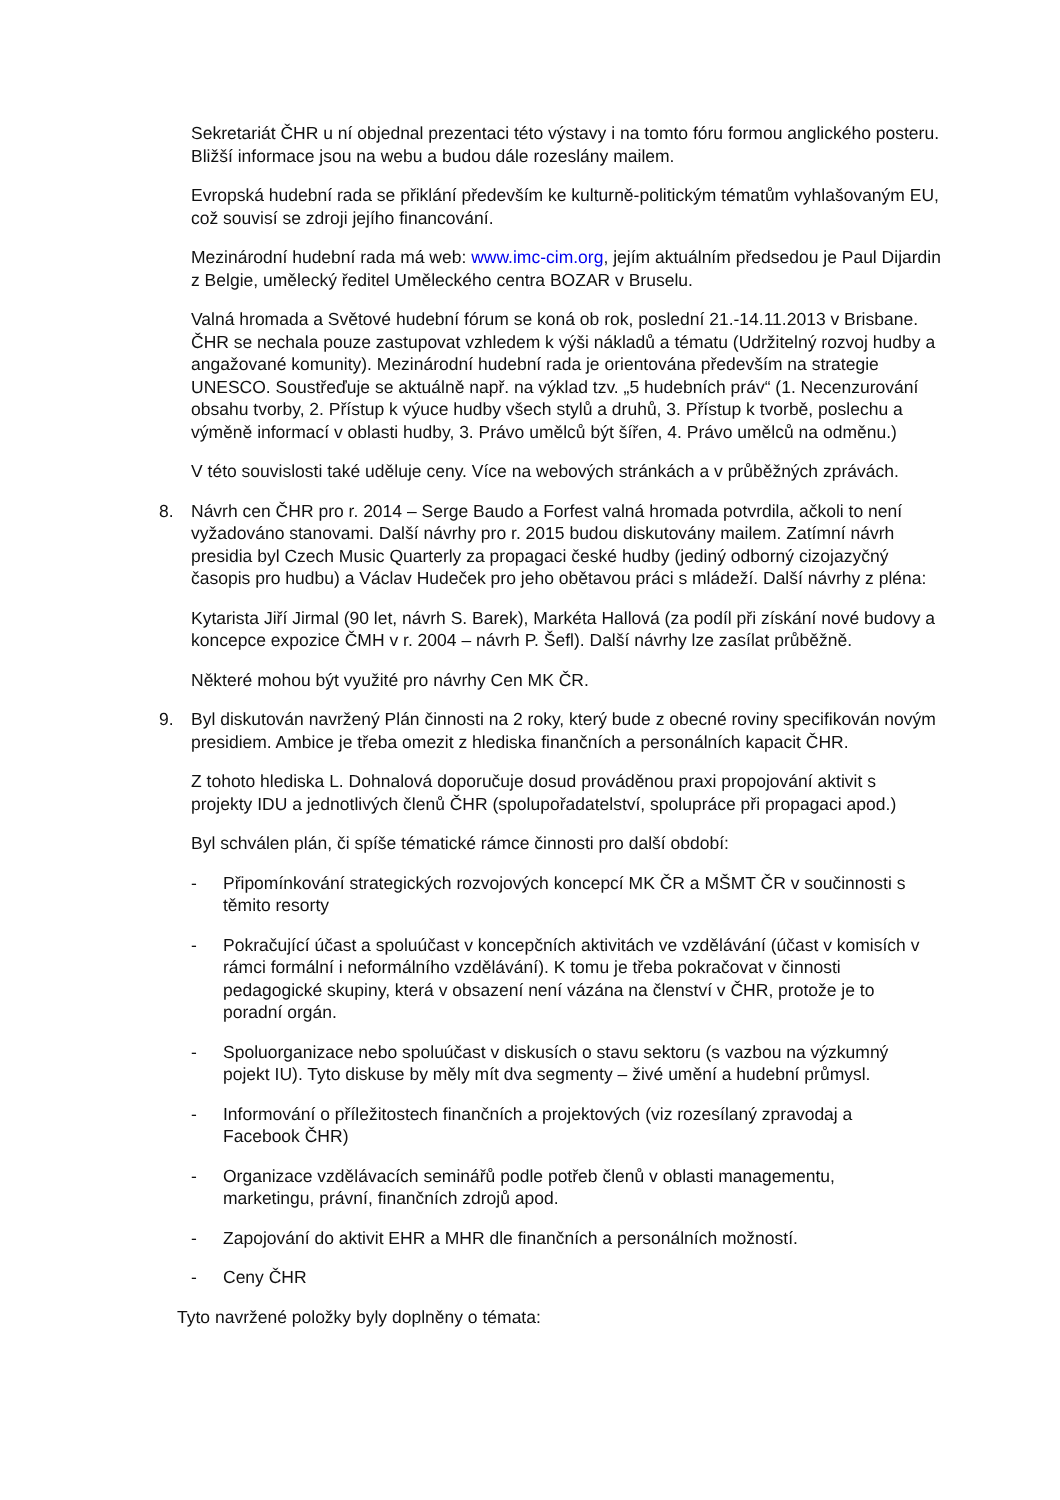Sekretariát ČHR u ní objednal prezentaci této výstavy i na tomto fóru formou anglického posteru. Bližší informace jsou na webu a budou dále rozeslány mailem.
Evropská hudební rada se přiklání především ke kulturně-politickým tématům vyhlašovaným EU, což souvisí se zdroji jejího financování.
Mezinárodní hudební rada má web: www.imc-cim.org, jejím aktuálním předsedou je Paul Dijardin z Belgie, umělecký ředitel Uměleckého centra BOZAR v Bruselu.
Valná hromada a Světové hudební fórum se koná ob rok, poslední 21.-14.11.2013 v Brisbane. ČHR se nechala pouze zastupovat vzhledem k výši nákladů a tématu (Udržitelný rozvoj hudby a angažované komunity). Mezinárodní hudební rada je orientována především na strategie UNESCO. Soustřeďuje se aktuálně např. na výklad tzv. „5 hudebních práv“ (1. Necenzurování obsahu tvorby, 2. Přístup k výuce hudby všech stylů a druhů, 3. Přístup k tvorbě, poslechu a výměně informací v oblasti hudby, 3. Právo umělců být šířen, 4. Právo umělců na odměnu.)
V této souvislosti také uděluje ceny. Více na webových stránkách a v průběžných zprávách.
8. Návrh cen ČHR pro r. 2014 – Serge Baudo a Forfest valná hromada potvrdila, ačkoli to není vyžadováno stanovami. Další návrhy pro r. 2015 budou diskutovány mailem. Zatímní návrh presidia byl Czech Music Quarterly za propagaci české hudby (jediný odborný cizojazyčný časopis pro hudbu) a Václav Hudeček pro jeho obětavou práci s mládeží. Další návrhy z pléna:
Kytarista Jiří Jirmal (90 let, návrh S. Barek), Markéta Hallová (za podíl při získání nové budovy a koncepce expozice ČMH v r. 2004 – návrh P. Šefl). Další návrhy lze zasílat průběžně.
Některé mohou být využité pro návrhy Cen MK ČR.
9. Byl diskutován navržený Plán činnosti na 2 roky, který bude z obecné roviny specifikován novým presidiem. Ambice je třeba omezit z hlediska finančních a personálních kapacit ČHR.
Z tohoto hlediska L. Dohnalová doporučuje dosud prováděnou praxi propojování aktivit s projekty IDU a jednotlivých členů ČHR (spolupořadatelství, spolupráce při propagaci apod.)
Byl schválen plán, či spíše tématické rámce činnosti pro další období:
- Připomínkování strategických rozvojových koncepcí MK ČR a MŠMT ČR v součinnosti s těmito resorty
- Pokračující účast a spoluúčast v koncepčních aktivitách ve vzdělávání (účast v komisích v rámci formální i neformálního vzdělávání). K tomu je třeba pokračovat v činnosti pedagogické skupiny, která v obsazení není vázána na členství v ČHR, protože je to poradní orgán.
- Spoluorganizace nebo spoluúčast v diskusích o stavu sektoru (s vazbou na výzkumný pojekt IU). Tyto diskuse by měly mít dva segmenty – živé umění a hudební průmysl.
- Informování o příležitostech finančních a projektových (viz rozesílaný zpravodaj a Facebook ČHR)
- Organizace vzdělávacích seminářů podle potřeb členů v oblasti managementu, marketingu, právní, finančních zdrojů apod.
- Zapojování do aktivit EHR a MHR dle finančních a personálních možností.
- Ceny ČHR
Tyto navržené položky byly doplněny o témata: